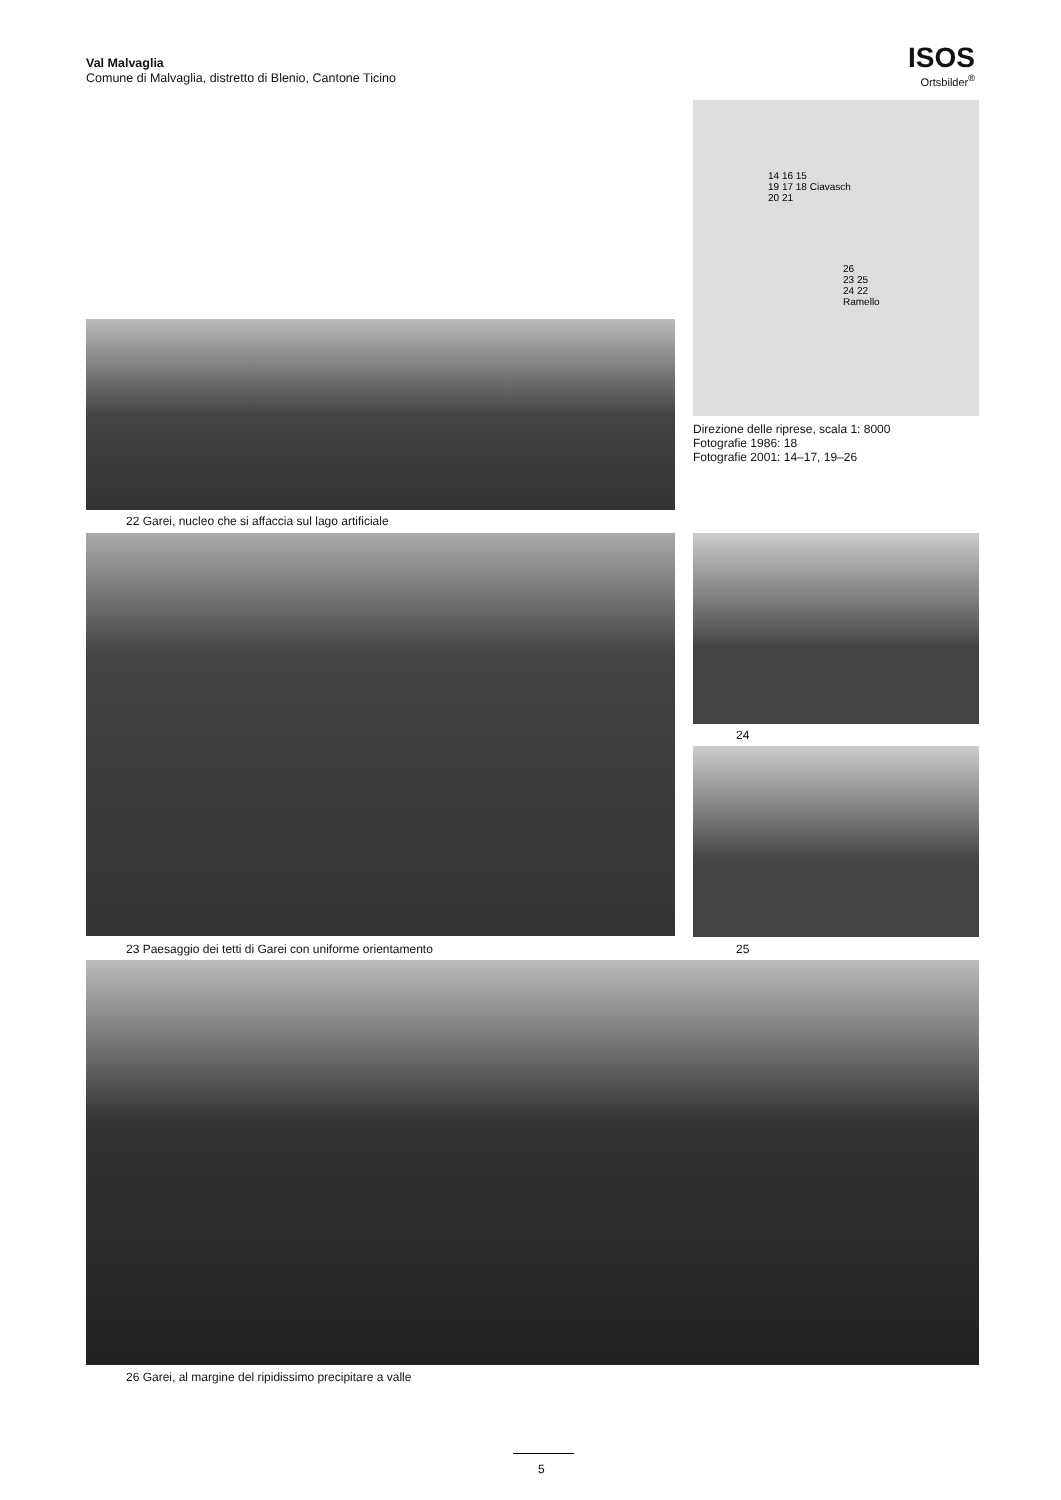Val Malvaglia
Comune di Malvaglia, distretto di Blenio, Cantone Ticino
ISOS
Ortsbilder<sup>®</sup>
14 16 15
19 17 18 Ciavasch
20 21
26
23 25
24 22
Ramello
Direzione delle riprese, scala 1: 8000
Fotografie 1986: 18
Fotografie 2001: 14–17, 19–26
22 Garei, nucleo che si affaccia sul lago artificiale
23 Paesaggio dei tetti di Garei con uniforme orientamento
24
25
26 Garei, al margine del ripidissimo precipitare a valle
5